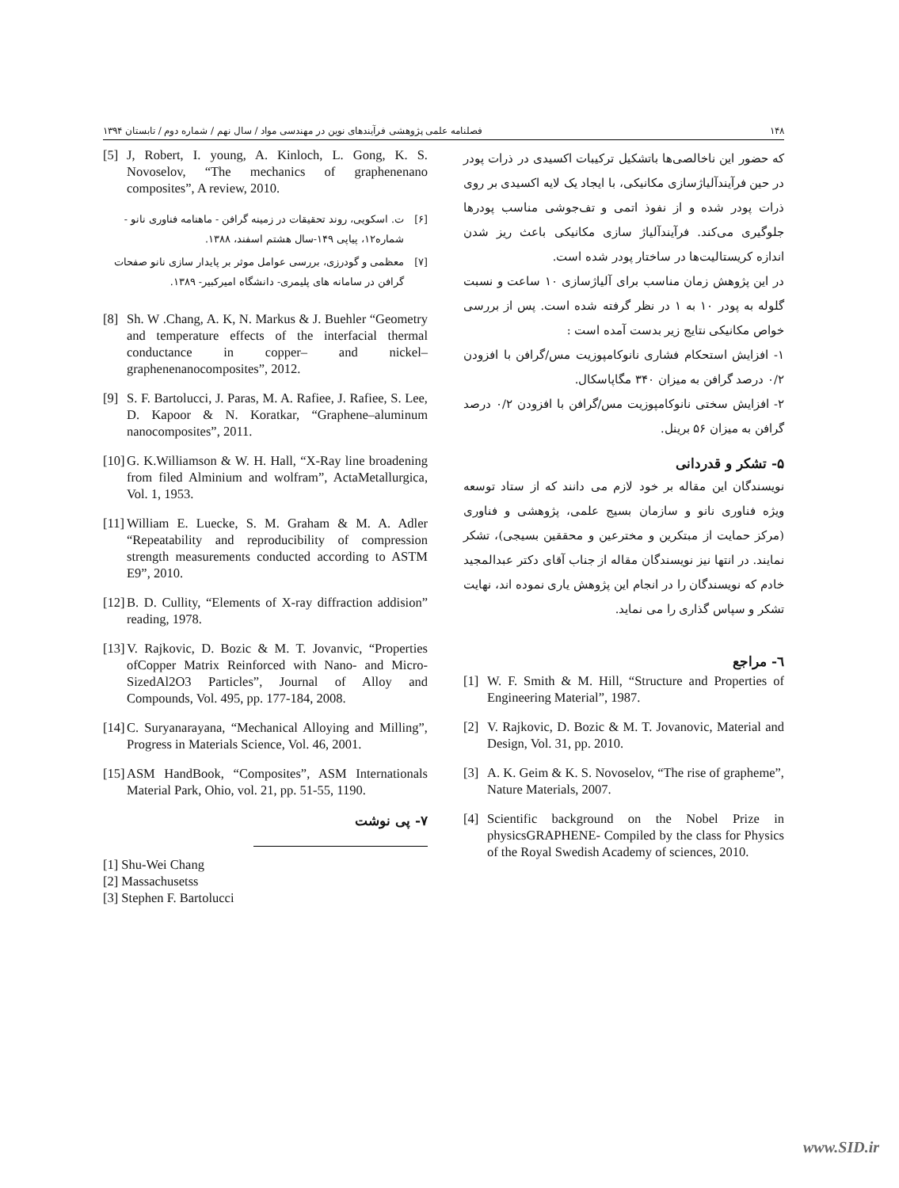۱۴۸ فصلنامه علمی پژوهشی فرآیندهای نوین در مهندسی مواد / سال نهم / شماره دوم / تابستان ۱۳۹۴
که حضور این ناخالصی‌ها باتشکیل ترکیبات اکسیدی در ذرات پودر در حین فرآیندآلیاژسازی مکانیکی، با ایجاد یک لایه اکسیدی بر روی ذرات پودر شده و از نفوذ اتمی و تف‌جوشی مناسب پودرها جلوگیری می‌کند. فرآیندآلیاژ سازی مکانیکی باعث ریز شدن اندازه کریستالیت‌ها در ساختار پودر شده است.
در این پژوهش زمان مناسب برای آلیاژسازی ۱۰ ساعت و نسبت گلوله به پودر ۱۰ به ۱ در نظر گرفته شده است. پس از بررسی خواص مکانیکی نتایج زیر بدست آمده است :
۱- افزایش استحکام فشاری نانوکامپوزیت مس/گرافن با افزودن ۰/۲ درصد گرافن به میزان ۳۴۰ مگاپاسکال.
۲- افزایش سختی نانوکامپوزیت مس/گرافن با افزودن ۰/۲ درصد گرافن به میزان ۵۶ برینل.
۵- تشکر و قدردانی
نویسندگان این مقاله بر خود لازم می دانند که از ستاد توسعه ویژه فناوری نانو و سازمان بسیج علمی، پژوهشی و فناوری (مرکز حمایت از مبتکرین و مخترعین و محققین بسیجی)، تشکر نمایند. در انتها نیز نویسندگان مقاله از جناب آقای دکتر عبدالمجید خادم که نویسندگان را در انجام این پژوهش یاری نموده اند، نهایت تشکر و سپاس گذاری را می نماید.
٦- مراجع
[1] W. F. Smith & M. Hill, “Structure and Properties of Engineering Material”, 1987.
[2] V. Rajkovic, D. Bozic & M. T. Jovanovic, Material and Design, Vol. 31, pp. 2010.
[3] A. K. Geim & K. S. Novoselov, “The rise of grapheme”, Nature Materials, 2007.
[4] Scientific background on the Nobel Prize in physicsGRAPHENE- Compiled by the class for Physics of the Royal Swedish Academy of sciences, 2010.
[5] J, Robert, I. young, A. Kinloch, L. Gong, K. S. Novoselov, “The mechanics of graphenenano composites”, A review, 2010.
[۶] ت. اسکویی، روند تحقیقات در زمینه گرافن - ماهنامه فناوری نانو - شماره۱۲، پیاپی ۱۴۹-سال هشتم اسفند، ۱۳۸۸.
[۷] معظمی و گودرزی، بررسی عوامل موثر بر پایدار سازی نانو صفحات گرافن در سامانه های پلیمری- دانشگاه امیرکبیر- ۱۳۸۹.
[8] Sh. W .Chang, A. K, N. Markus & J. Buehler “Geometry and temperature effects of the interfacial thermal conductance in copper– and nickel–graphenenanocomposites”, 2012.
[9] S. F. Bartolucci, J. Paras, M. A. Rafiee, J. Rafiee, S. Lee, D. Kapoor & N. Koratkar, “Graphene–aluminum nanocomposites”, 2011.
[10] G. K.Williamson & W. H. Hall, “X-Ray line broadening from filed Alminium and wolfram”, ActaMetallurgica, Vol. 1, 1953.
[11] William E. Luecke, S. M. Graham & M. A. Adler “Repeatability and reproducibility of compression strength measurements conducted according to ASTM E9”, 2010.
[12] B. D. Cullity, “Elements of X-ray diffraction addision” reading, 1978.
[13] V. Rajkovic, D. Bozic & M. T. Jovanvic, “Properties ofCopper Matrix Reinforced with Nano- and Micro-SizedAl2O3 Particles”, Journal of Alloy and Compounds, Vol. 495, pp. 177-184, 2008.
[14] C. Suryanarayana, “Mechanical Alloying and Milling”, Progress in Materials Science, Vol. 46, 2001.
[15] ASM HandBook, “Composites”, ASM Internationals Material Park, Ohio, vol. 21, pp. 51-55, 1190.
۷- پی نوشت
[1] Shu-Wei Chang
[2] Massachusetss
[3] Stephen F. Bartolucci
www.SID.ir